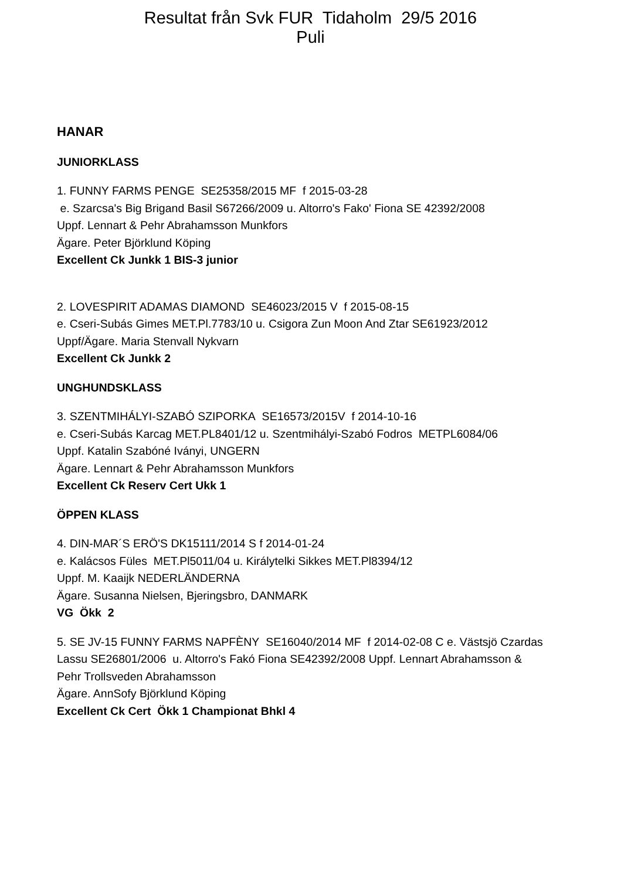Resultat från Svk FUR Tidaholm 29/5 2016
Puli
HANAR
JUNIORKLASS
1. FUNNY FARMS PENGE SE25358/2015 MF f 2015-03-28
e. Szarcsa's Big Brigand Basil S67266/2009 u. Altorro's Fako' Fiona SE 42392/2008
Uppf. Lennart & Pehr Abrahamsson Munkfors
Ägare. Peter Björklund Köping
Excellent Ck Junkk 1 BIS-3 junior
2. LOVESPIRIT ADAMAS DIAMOND SE46023/2015 V f 2015-08-15
e. Cseri-Subás Gimes MET.Pl.7783/10 u. Csigora Zun Moon And Ztar SE61923/2012
Uppf/Ägare. Maria Stenvall Nykvarn
Excellent Ck Junkk 2
UNGHUNDSKLASS
3. SZENTMIHÁLYI-SZABÓ SZIPORKA SE16573/2015V f 2014-10-16
e. Cseri-Subás Karcag MET.PL8401/12 u. Szentmihályi-Szabó Fodros METPL6084/06
Uppf. Katalin Szabóné Iványi, UNGERN
Ägare. Lennart & Pehr Abrahamsson Munkfors
Excellent Ck Reserv Cert Ukk 1
ÖPPEN KLASS
4. DIN-MAR´S ERÖ'S DK15111/2014 S f 2014-01-24
e. Kalácsos Füles MET.Pl5011/04 u. Királytelki Sikkes MET.Pl8394/12
Uppf. M. Kaaijk NEDERLÄNDERNA
Ägare. Susanna Nielsen, Bjeringsbro, DANMARK
VG Ökk 2
5. SE JV-15 FUNNY FARMS NAPFÈNY SE16040/2014 MF f 2014-02-08 C e. Västsjö Czardas Lassu SE26801/2006 u. Altorro's Fakó Fiona SE42392/2008 Uppf. Lennart Abrahamsson & Pehr Trollsveden Abrahamsson
Ägare. AnnSofy Björklund Köping
Excellent Ck Cert Ökk 1 Championat Bhkl 4